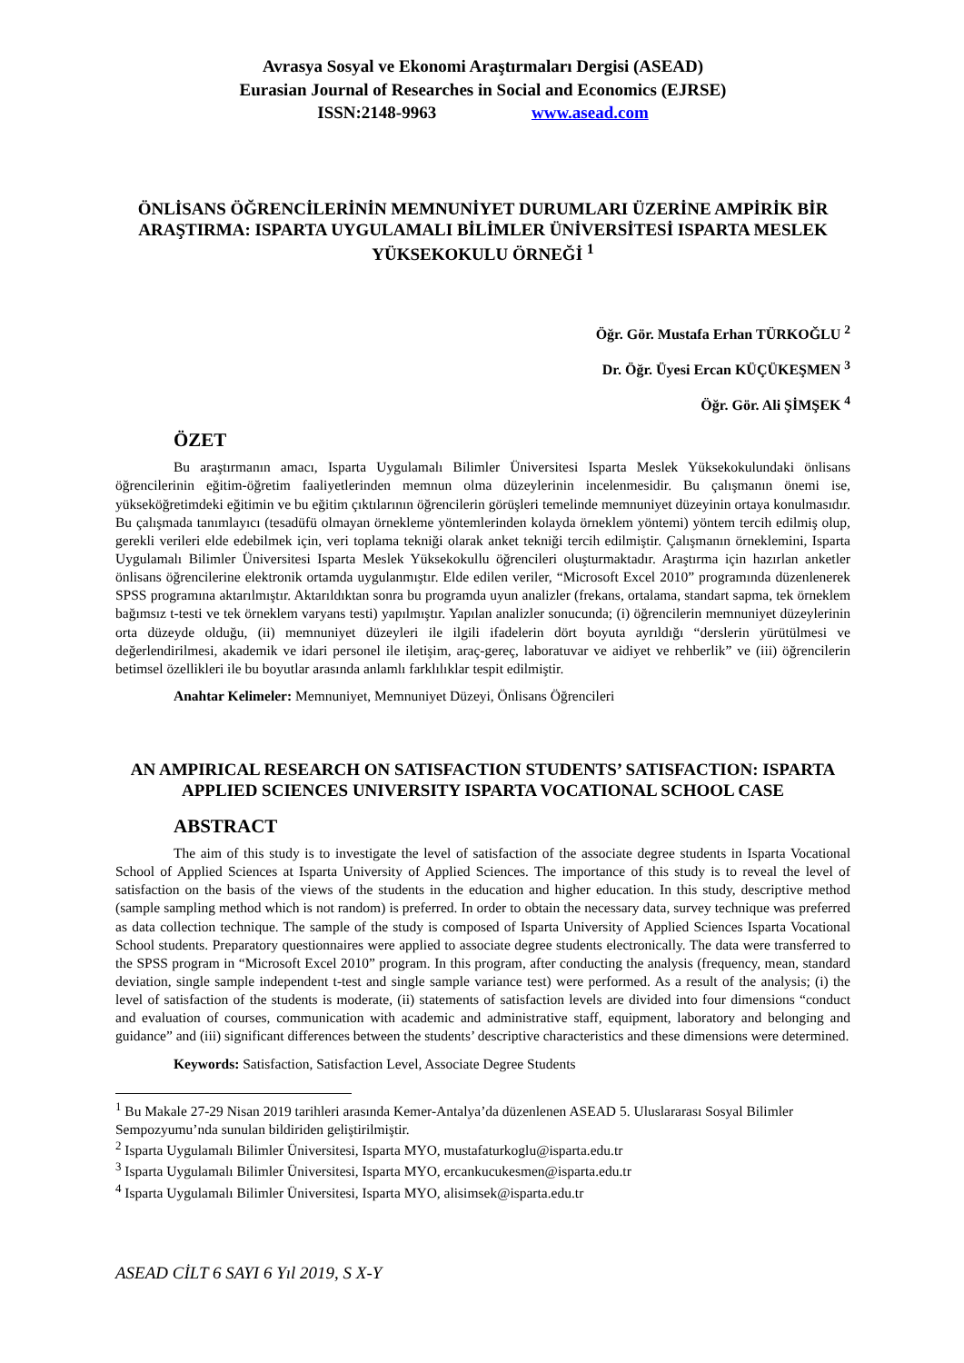Avrasya Sosyal ve Ekonomi Araştırmaları Dergisi (ASEAD)
Eurasian Journal of Researches in Social and Economics (EJRSE)
ISSN:2148-9963 www.asead.com
ÖNLİSANS ÖĞRENCİLERİNİN MEMNUNİYET DURUMLARI ÜZERİNE AMPİRİK BİR ARAŞTIRMA: ISPARTA UYGULAMALI BİLİMLER ÜNİVERSİTESİ ISPARTA MESLEK YÜKSEKOKULU ÖRNEĞİ <sup>1</sup>
Öğr. Gör. Mustafa Erhan TÜRKOĞLU <sup>2</sup>
Dr. Öğr. Üyesi Ercan KÜÇÜKEŞMEN <sup>3</sup>
Öğr. Gör. Ali ŞİMŞEK <sup>4</sup>
ÖZET
Bu araştırmanın amacı, Isparta Uygulamalı Bilimler Üniversitesi Isparta Meslek Yüksekokulundaki önlisans öğrencilerinin eğitim-öğretim faaliyetlerinden memnun olma düzeylerinin incelenmesidir. Bu çalışmanın önemi ise, yükseköğretimdeki eğitimin ve bu eğitim çıktılarının öğrencilerin görüşleri temelinde memnuniyet düzeyinin ortaya konulmasıdır. Bu çalışmada tanımlayıcı (tesadüfü olmayan örnekleme yöntemlerinden kolayda örneklem yöntemi) yöntem tercih edilmiş olup, gerekli verileri elde edebilmek için, veri toplama tekniği olarak anket tekniği tercih edilmiştir. Çalışmanın örneklemini, Isparta Uygulamalı Bilimler Üniversitesi Isparta Meslek Yüksekokullu öğrencileri oluşturmaktadır. Araştırma için hazırlan anketler önlisans öğrencilerine elektronik ortamda uygulanmıştır. Elde edilen veriler, “Microsoft Excel 2010” programında düzenlenerek SPSS programına aktarılmıştır. Aktarıldıktan sonra bu programda uyun analizler (frekans, ortalama, standart sapma, tek örneklem bağımsız t-testi ve tek örneklem varyans testi) yapılmıştır. Yapılan analizler sonucunda; (i) öğrencilerin memnuniyet düzeylerinin orta düzeyde olduğu, (ii) memnuniyet düzeyleri ile ilgili ifadelerin dört boyuta ayrıldığı “derslerin yürütülmesi ve değerlendirilmesi, akademik ve idari personel ile iletişim, araç-gereç, laboratuvar ve aidiyet ve rehberlik” ve (iii) öğrencilerin betimsel özellikleri ile bu boyutlar arasında anlamlı farklılıklar tespit edilmiştir.
Anahtar Kelimeler: Memnuniyet, Memnuniyet Düzeyi, Önlisans Öğrencileri
AN AMPIRICAL RESEARCH ON SATISFACTION STUDENTS’ SATISFACTION: ISPARTA APPLIED SCIENCES UNIVERSITY ISPARTA VOCATIONAL SCHOOL CASE
ABSTRACT
The aim of this study is to investigate the level of satisfaction of the associate degree students in Isparta Vocational School of Applied Sciences at Isparta University of Applied Sciences. The importance of this study is to reveal the level of satisfaction on the basis of the views of the students in the education and higher education. In this study, descriptive method (sample sampling method which is not random) is preferred. In order to obtain the necessary data, survey technique was preferred as data collection technique. The sample of the study is composed of Isparta University of Applied Sciences Isparta Vocational School students. Preparatory questionnaires were applied to associate degree students electronically. The data were transferred to the SPSS program in “Microsoft Excel 2010” program. In this program, after conducting the analysis (frequency, mean, standard deviation, single sample independent t-test and single sample variance test) were performed. As a result of the analysis; (i) the level of satisfaction of the students is moderate, (ii) statements of satisfaction levels are divided into four dimensions “conduct and evaluation of courses, communication with academic and administrative staff, equipment, laboratory and belonging and guidance” and (iii) significant differences between the students’ descriptive characteristics and these dimensions were determined.
Keywords: Satisfaction, Satisfaction Level, Associate Degree Students
<sup>1</sup> Bu Makale 27-29 Nisan 2019 tarihleri arasında Kemer-Antalya’da düzenlenen ASEAD 5. Uluslararası Sosyal Bilimler Sempozyumu’nda sunulan bildiriden geliştirilmiştir.
<sup>2</sup> Isparta Uygulamalı Bilimler Üniversitesi, Isparta MYO, mustafaturkoglu@isparta.edu.tr
<sup>3</sup> Isparta Uygulamalı Bilimler Üniversitesi, Isparta MYO, ercankucukesmen@isparta.edu.tr
<sup>4</sup> Isparta Uygulamalı Bilimler Üniversitesi, Isparta MYO, alisimsek@isparta.edu.tr
ASEAD CİLT 6 SAYI 6 Yıl 2019, S X-Y